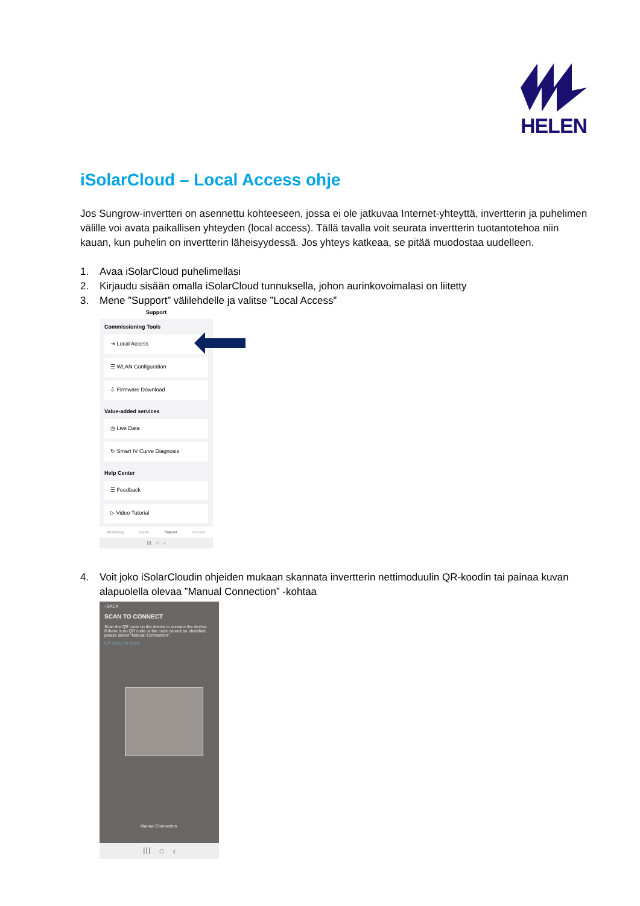HELEN
iSolarCloud – Local Access ohje
Jos Sungrow-invertteri on asennettu kohteeseen, jossa ei ole jatkuvaa Internet-yhteyttä, invertterin ja puhelimen välille voi avata paikallisen yhteyden (local access). Tällä tavalla voit seurata invertterin tuotantotehoa niin kauan, kun puhelin on invertterin läheisyydessä. Jos yhteys katkeaa, se pitää muodostaa uudelleen.
1. Avaa iSolarCloud puhelimellasi
2. Kirjaudu sisään omalla iSolarCloud tunnuksella, johon aurinkovoimalasi on liitetty
3. Mene ”Support” välilehdelle ja valitse ”Local Access”
Support
Commissioning Tools
⇥ Local Access
☰ WLAN Configuration
⇩ Firmware Download
Value-added services
◷ Live Data
↻ Smart IV Curve Diagnosis
Help Center
☰ Feedback
▷ Video Tutorial
Monitoring Faults Support Account
III ○ ‹
4. Voit joko iSolarCloudin ohjeiden mukaan skannata invertterin nettimoduulin QR-koodin tai painaa kuvan alapuolella olevaa ”Manual Connection” -kohtaa
‹ BACK
SCAN TO CONNECT
Scan the QR code on the device to connect the device.
If there is no QR code or the code cannot be identified, please select "Manual Connection".
QR code not found
Manual Connection
III ○ ‹